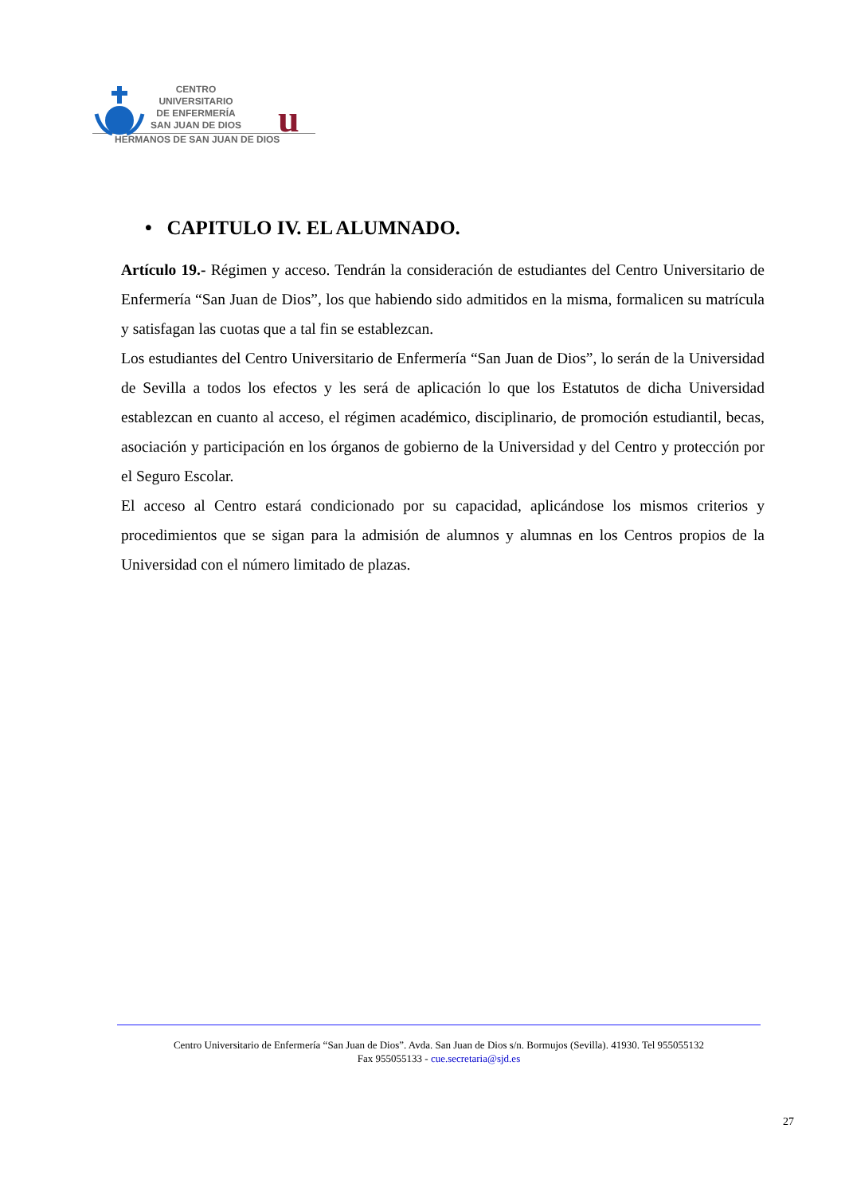u
CENTRO
UNIVERSITARIO
DE ENFERMERÍA
SAN JUAN DE DIOS
HERMANOS DE SAN JUAN DE DIOS
• CAPITULO IV. EL ALUMNADO.
Artículo 19.- Régimen y acceso. Tendrán la consideración de estudiantes del Centro Universitario de Enfermería “San Juan de Dios”, los que habiendo sido admitidos en la misma, formalicen su matrícula y satisfagan las cuotas que a tal fin se establezcan.
Los estudiantes del Centro Universitario de Enfermería “San Juan de Dios”, lo serán de la Universidad de Sevilla a todos los efectos y les será de aplicación lo que los Estatutos de dicha Universidad establezcan en cuanto al acceso, el régimen académico, disciplinario, de promoción estudiantil, becas, asociación y participación en los órganos de gobierno de la Universidad y del Centro y protección por el Seguro Escolar.
El acceso al Centro estará condicionado por su capacidad, aplicándose los mismos criterios y procedimientos que se sigan para la admisión de alumnos y alumnas en los Centros propios de la Universidad con el número limitado de plazas.
Centro Universitario de Enfermería “San Juan de Dios”. Avda. San Juan de Dios s/n. Bormujos (Sevilla). 41930. Tel 955055132
Fax 955055133 - cue.secretaria@sjd.es
27